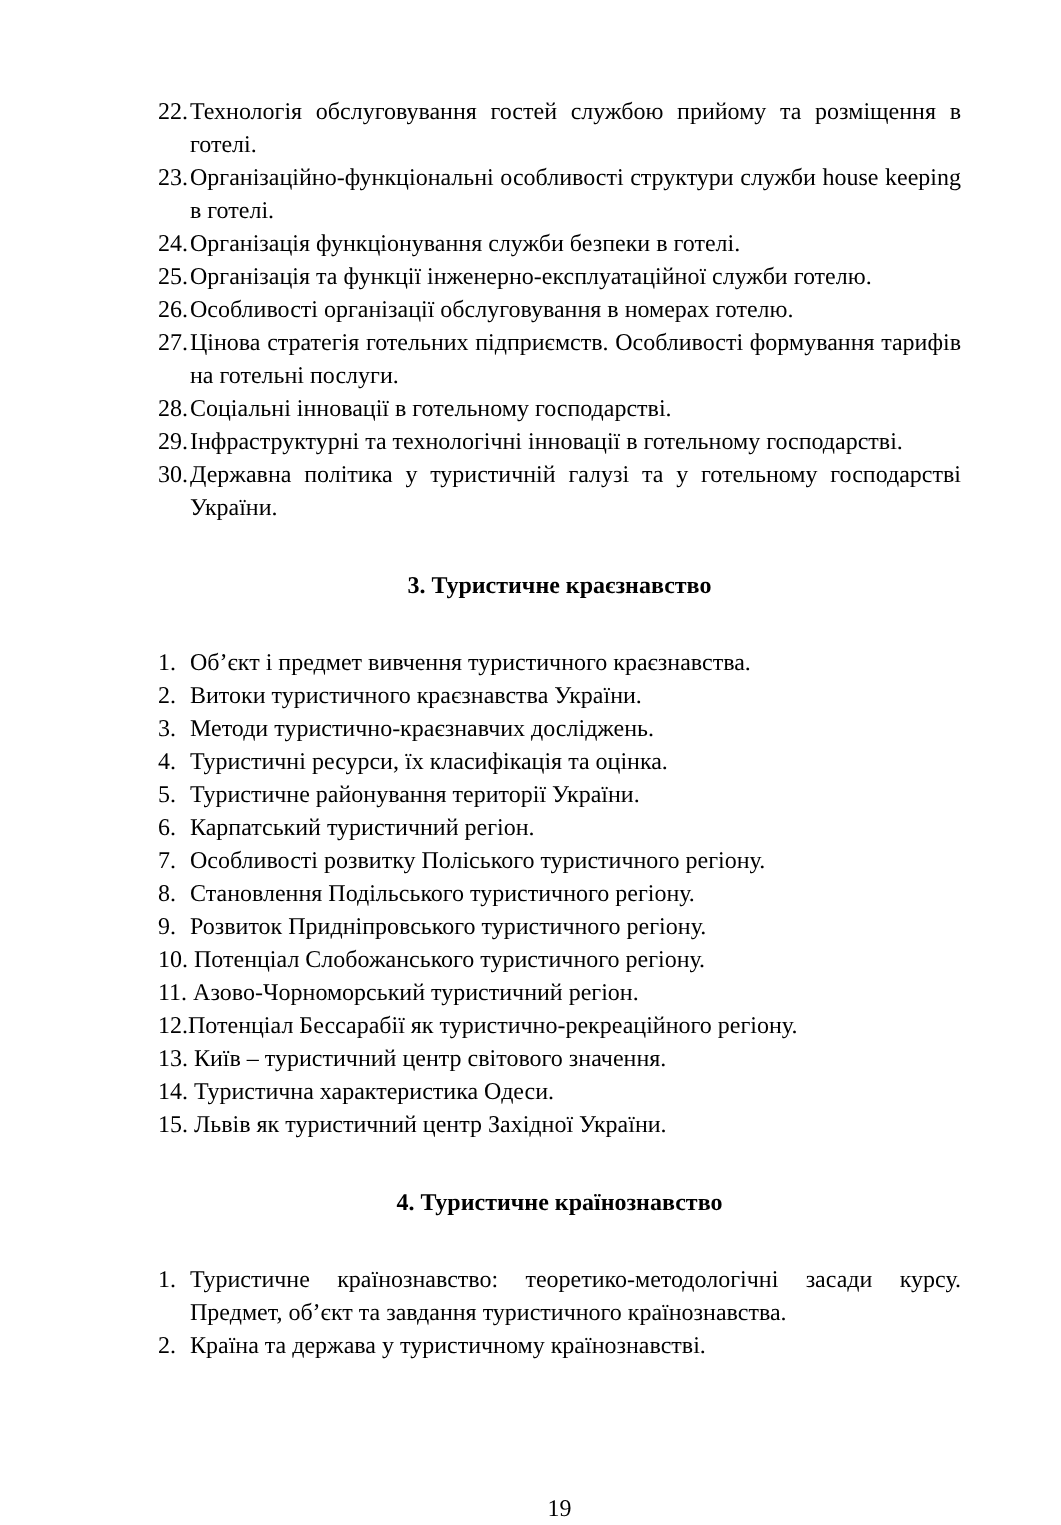22. Технологія обслуговування гостей службою прийому та розміщення в готелі.
23. Організаційно-функціональні особливості структури служби house keeping в готелі.
24. Організація функціонування служби безпеки в готелі.
25. Організація та функції інженерно-експлуатаційної служби готелю.
26. Особливості організації обслуговування в номерах готелю.
27. Цінова стратегія готельних підприємств. Особливості формування тарифів на готельні послуги.
28. Соціальні інновації в готельному господарстві.
29. Інфраструктурні та технологічні інновації в готельному господарстві.
30. Державна політика у туристичній галузі та у готельному господарстві України.
3. Туристичне краєзнавство
1. Об’єкт і предмет вивчення туристичного краєзнавства.
2. Витоки туристичного краєзнавства України.
3. Методи туристично-краєзнавчих досліджень.
4. Туристичні ресурси, їх класифікація та оцінка.
5. Туристичне районування території України.
6. Карпатський туристичний регіон.
7. Особливості розвитку Поліського туристичного регіону.
8. Становлення Подільського туристичного регіону.
9. Розвиток Придніпровського туристичного регіону.
10. Потенціал Слобожанського туристичного регіону.
11. Азово-Чорноморський туристичний регіон.
12.Потенціал Бессарабії як туристично-рекреаційного регіону.
13. Київ – туристичний центр світового значення.
14. Туристична характеристика Одеси.
15. Львів як туристичний центр Західної України.
4. Туристичне країнознавство
1. Туристичне країнознавство: теоретико-методологічні засади курсу. Предмет, об’єкт та завдання туристичного країнознавства.
2. Країна та держава у туристичному країнознавстві.
19